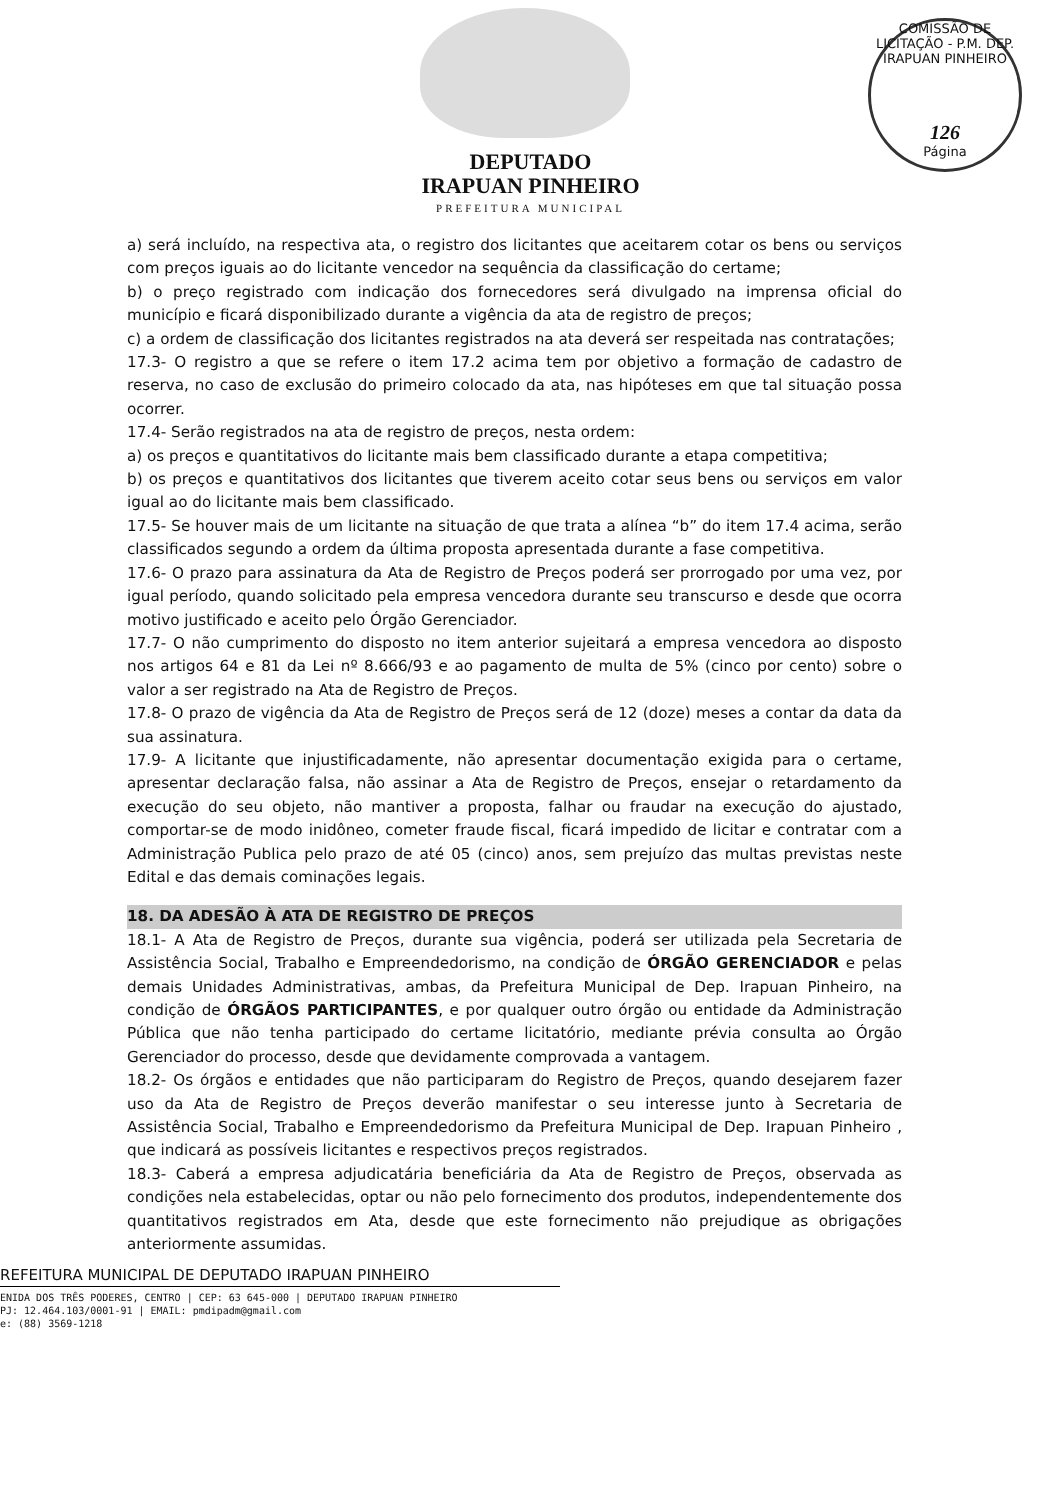COMISSÃO DE LICITAÇÃO - P.M. DEP. IRAPUAN PINHEIRO
126
Página
DEPUTADO
IRAPUAN PINHEIRO
PREFEITURA MUNICIPAL
a) será incluído, na respectiva ata, o registro dos licitantes que aceitarem cotar os bens ou serviços com preços iguais ao do licitante vencedor na sequência da classificação do certame;
b) o preço registrado com indicação dos fornecedores será divulgado na imprensa oficial do município e ficará disponibilizado durante a vigência da ata de registro de preços;
c) a ordem de classificação dos licitantes registrados na ata deverá ser respeitada nas contratações;
17.3- O registro a que se refere o item 17.2 acima tem por objetivo a formação de cadastro de reserva, no caso de exclusão do primeiro colocado da ata, nas hipóteses em que tal situação possa ocorrer.
17.4- Serão registrados na ata de registro de preços, nesta ordem:
a) os preços e quantitativos do licitante mais bem classificado durante a etapa competitiva;
b) os preços e quantitativos dos licitantes que tiverem aceito cotar seus bens ou serviços em valor igual ao do licitante mais bem classificado.
17.5- Se houver mais de um licitante na situação de que trata a alínea “b” do item 17.4 acima, serão classificados segundo a ordem da última proposta apresentada durante a fase competitiva.
17.6- O prazo para assinatura da Ata de Registro de Preços poderá ser prorrogado por uma vez, por igual período, quando solicitado pela empresa vencedora durante seu transcurso e desde que ocorra motivo justificado e aceito pelo Órgão Gerenciador.
17.7- O não cumprimento do disposto no item anterior sujeitará a empresa vencedora ao disposto nos artigos 64 e 81 da Lei nº 8.666/93 e ao pagamento de multa de 5% (cinco por cento) sobre o valor a ser registrado na Ata de Registro de Preços.
17.8- O prazo de vigência da Ata de Registro de Preços será de 12 (doze) meses a contar da data da sua assinatura.
17.9- A licitante que injustificadamente, não apresentar documentação exigida para o certame, apresentar declaração falsa, não assinar a Ata de Registro de Preços, ensejar o retardamento da execução do seu objeto, não mantiver a proposta, falhar ou fraudar na execução do ajustado, comportar-se de modo inidôneo, cometer fraude fiscal, ficará impedido de licitar e contratar com a Administração Publica pelo prazo de até 05 (cinco) anos, sem prejuízo das multas previstas neste Edital e das demais cominações legais.
18. DA ADESÃO À ATA DE REGISTRO DE PREÇOS
18.1- A Ata de Registro de Preços, durante sua vigência, poderá ser utilizada pela Secretaria de Assistência Social, Trabalho e Empreendedorismo, na condição de ÓRGÃO GERENCIADOR e pelas demais Unidades Administrativas, ambas, da Prefeitura Municipal de Dep. Irapuan Pinheiro, na condição de ÓRGÃOS PARTICIPANTES, e por qualquer outro órgão ou entidade da Administração Pública que não tenha participado do certame licitatório, mediante prévia consulta ao Órgão Gerenciador do processo, desde que devidamente comprovada a vantagem.
18.2- Os órgãos e entidades que não participaram do Registro de Preços, quando desejarem fazer uso da Ata de Registro de Preços deverão manifestar o seu interesse junto à Secretaria de Assistência Social, Trabalho e Empreendedorismo da Prefeitura Municipal de Dep. Irapuan Pinheiro , que indicará as possíveis licitantes e respectivos preços registrados.
18.3- Caberá a empresa adjudicatária beneficiária da Ata de Registro de Preços, observada as condições nela estabelecidas, optar ou não pelo fornecimento dos produtos, independentemente dos quantitativos registrados em Ata, desde que este fornecimento não prejudique as obrigações anteriormente assumidas.
REFEITURA MUNICIPAL DE DEPUTADO IRAPUAN PINHEIRO
ENIDA DOS TRÊS PODERES, CENTRO | CEP: 63 645-000 | DEPUTADO IRAPUAN PINHEIRO
PJ: 12.464.103/0001-91 | EMAIL: pmdipadm@gmail.com
e: (88) 3569-1218